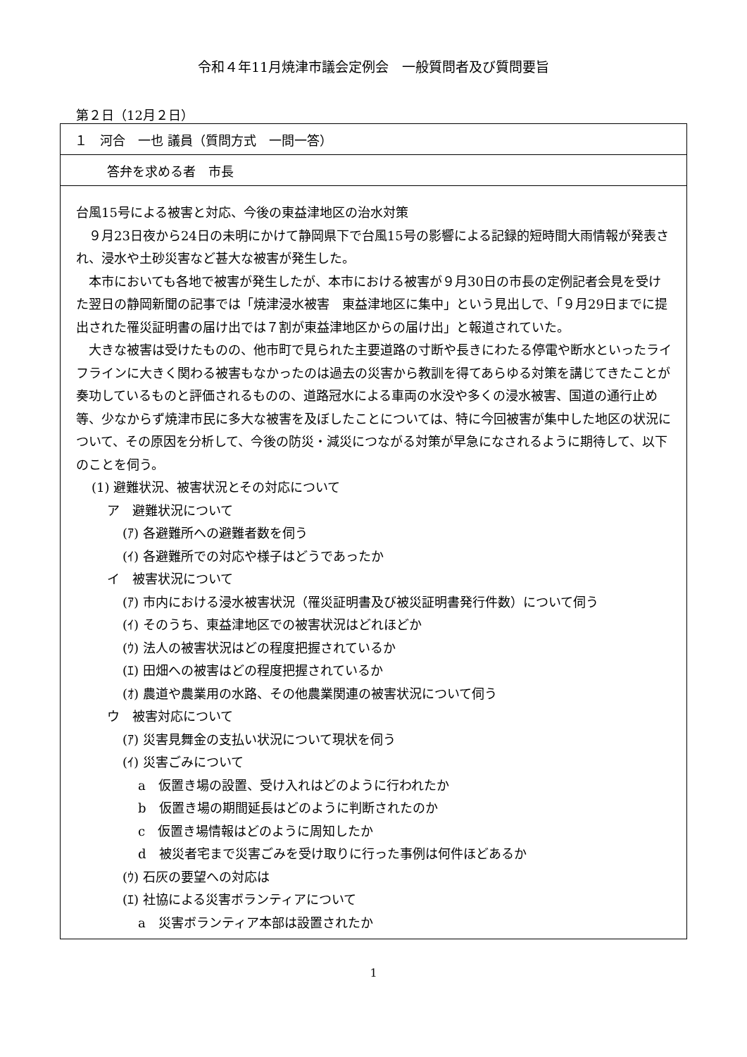令和４年11月焼津市議会定例会　一般質問者及び質問要旨
第２日（12月２日）
| １ 河合 一也 議員（質問方式 一問一答） |
| 答弁を求める者 市長 |
| 台風15号による被害と対応、今後の東益津地区の治水対策 ９月23日夜から24日の未明にかけて静岡県下で台風15号の影響による記録的短時間大雨情報が発表され、浸水や土砂災害など甚大な被害が発生した。 本市においても各地で被害が発生したが、本市における被害が９月30日の市長の定例記者会見を受けた翌日の静岡新聞の記事では「焼津浸水被害 東益津地区に集中」という見出しで、「９月29日までに提出された罹災証明書の届け出では７割が東益津地区からの届け出」と報道されていた。 大きな被害は受けたものの、他市町で見られた主要道路の寸断や長きにわたる停電や断水といったライフラインに大きく関わる被害もなかったのは過去の災害から教訓を得てあらゆる対策を講じてきたことが奏功しているものと評価されるものの、道路冠水による車両の水没や多くの浸水被害、国道の通行止め等、少なからず焼津市民に多大な被害を及ぼしたことについては、特に今回被害が集中した地区の状況について、その原因を分析して、今後の防災・減災につながる対策が早急になされるように期待して、以下のことを伺う。 (1) 避難状況、被害状況とその対応について ア 避難状況について (ｱ) 各避難所への避難者数を伺う (ｲ) 各避難所での対応や様子はどうであったか イ 被害状況について (ｱ) 市内における浸水被害状況（罹災証明書及び被災証明書発行件数）について伺う (ｲ) そのうち、東益津地区での被害状況はどれほどか (ｳ) 法人の被害状況はどの程度把握されているか (ｴ) 田畑への被害はどの程度把握されているか (ｵ) 農道や農業用の水路、その他農業関連の被害状況について伺う ウ 被害対応について (ｱ) 災害見舞金の支払い状況について現状を伺う (ｲ) 災害ごみについて a 仮置き場の設置、受け入れはどのように行われたか b 仮置き場の期間延長はどのように判断されたのか c 仮置き場情報はどのように周知したか d 被災者宅まで災害ごみを受け取りに行った事例は何件ほどあるか (ｳ) 石灰の要望への対応は (ｴ) 社協による災害ボランティアについて a 災害ボランティア本部は設置されたか |
1